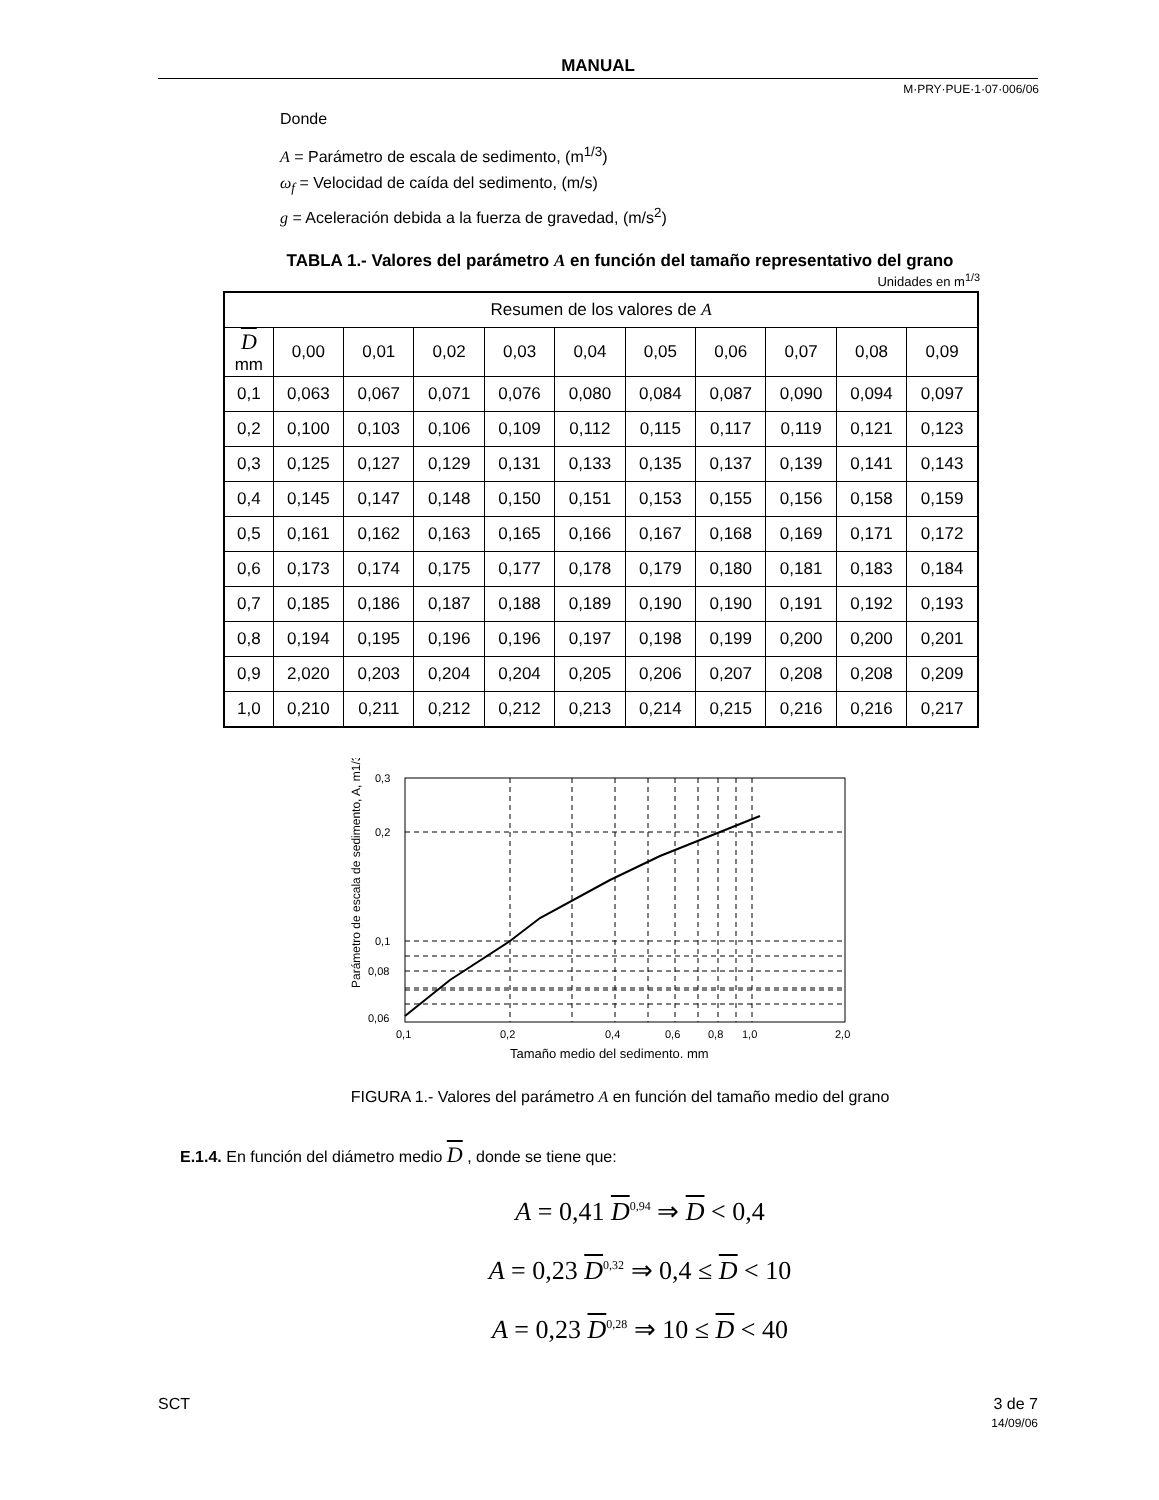MANUAL
M·PRY·PUE·1·07·006/06
Donde
A = Parámetro de escala de sedimento, (m<sup>1/3</sup>)
ω<sub>f</sub> = Velocidad de caída del sedimento, (m/s)
g = Aceleración debida a la fuerza de gravedad, (m/s<sup>2</sup>)
TABLA 1.- Valores del parámetro A en función del tamaño representativo del grano
Unidades en m<sup>1/3</sup>
| Resumen de los valores de A | | | | | | | | | | |
| --- | --- | --- | --- | --- | --- | --- | --- | --- | --- | --- |
| D mm | 0,00 | 0,01 | 0,02 | 0,03 | 0,04 | 0,05 | 0,06 | 0,07 | 0,08 | 0,09 |
| 0,1 | 0,063 | 0,067 | 0,071 | 0,076 | 0,080 | 0,084 | 0,087 | 0,090 | 0,094 | 0,097 |
| 0,2 | 0,100 | 0,103 | 0,106 | 0,109 | 0,112 | 0,115 | 0,117 | 0,119 | 0,121 | 0,123 |
| 0,3 | 0,125 | 0,127 | 0,129 | 0,131 | 0,133 | 0,135 | 0,137 | 0,139 | 0,141 | 0,143 |
| 0,4 | 0,145 | 0,147 | 0,148 | 0,150 | 0,151 | 0,153 | 0,155 | 0,156 | 0,158 | 0,159 |
| 0,5 | 0,161 | 0,162 | 0,163 | 0,165 | 0,166 | 0,167 | 0,168 | 0,169 | 0,171 | 0,172 |
| 0,6 | 0,173 | 0,174 | 0,175 | 0,177 | 0,178 | 0,179 | 0,180 | 0,181 | 0,183 | 0,184 |
| 0,7 | 0,185 | 0,186 | 0,187 | 0,188 | 0,189 | 0,190 | 0,190 | 0,191 | 0,192 | 0,193 |
| 0,8 | 0,194 | 0,195 | 0,196 | 0,196 | 0,197 | 0,198 | 0,199 | 0,200 | 0,200 | 0,201 |
| 0,9 | 2,020 | 0,203 | 0,204 | 0,204 | 0,205 | 0,206 | 0,207 | 0,208 | 0,208 | 0,209 |
| 1,0 | 0,210 | 0,211 | 0,212 | 0,212 | 0,213 | 0,214 | 0,215 | 0,216 | 0,216 | 0,217 |
Parámetro de escala de sedimento, A, m1/3
0,3
0,2
0,1
0,08
0,06
0,1
0,2
0,4
0,6
0,8
1,0
2,0
Tamaño medio del sedimento, mm
FIGURA 1.- Valores del parámetro A en función del tamaño medio del grano
E.1.4. En función del diámetro medio D , donde se tiene que:
A = 0,41 D<sup>0,94</sup> ⇒ D < 0,4
A = 0,23 D<sup>0,32</sup> ⇒ 0,4 ≤ D < 10
A = 0,23 D<sup>0,28</sup> ⇒ 10 ≤ D < 40
SCT 3 de 7
14/09/06